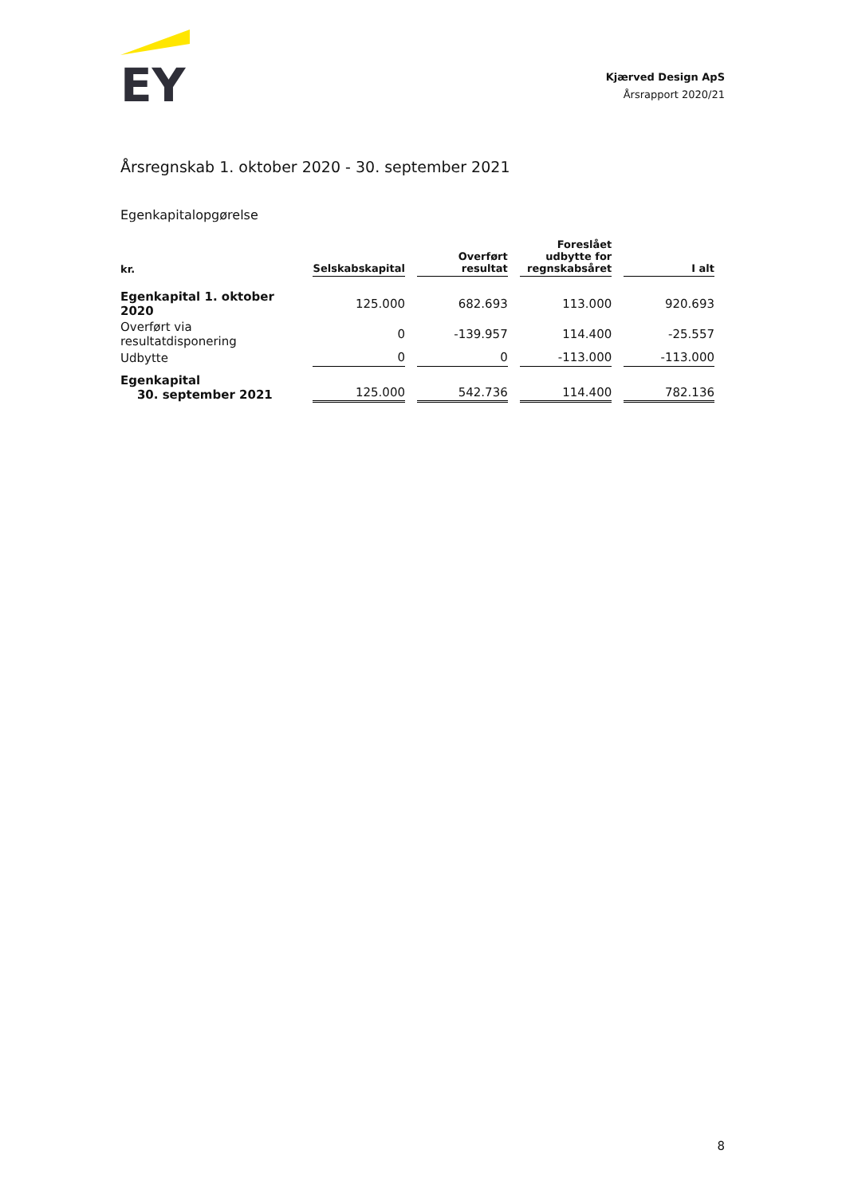EY
Kjærved Design ApS
Årsrapport 2020/21
Årsregnskab 1. oktober 2020 - 30. september 2021
Egenkapitalopgørelse
| kr. | Selskabskapital | Overført resultat | Foreslået udbytte for regnskabsåret | I alt |
| --- | --- | --- | --- | --- |
| Egenkapital 1. oktober 2020 | 125.000 | 682.693 | 113.000 | 920.693 |
| Overført via resultatdisponering | 0 | -139.957 | 114.400 | -25.557 |
| Udbytte | 0 | 0 | -113.000 | -113.000 |
| Egenkapital 30. september 2021 | 125.000 | 542.736 | 114.400 | 782.136 |
8